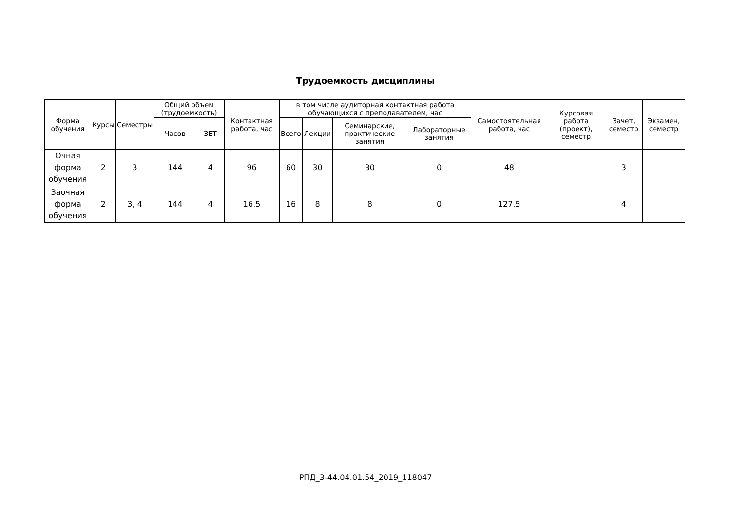Трудоемкость дисциплины
| Форма обучения | Курсы | Семестры | Общий объем (трудоемкость) | | Контактная работа, час | в том числе аудиторная контактная работа обучающихся с преподавателем, час | | | | Самостоятельная работа, час | Курсовая работа (проект), семестр | Зачет, семестр | Экзамен, семестр |
| --- | --- | --- | --- | --- | --- | --- | --- | --- | --- | --- | --- | --- | --- |
| | | | Часов | ЗЕТ | | Всего | Лекции | Семинарские, практические занятия | Лабораторные занятия | | | | |
| Очная форма обучения | 2 | 3 | 144 | 4 | 96 | 60 | 30 | 30 | 0 | 48 | | 3 | |
| Заочная форма обучения | 2 | 3, 4 | 144 | 4 | 16.5 | 16 | 8 | 8 | 0 | 127.5 | | 4 | |
РПД_3-44.04.01.54_2019_118047